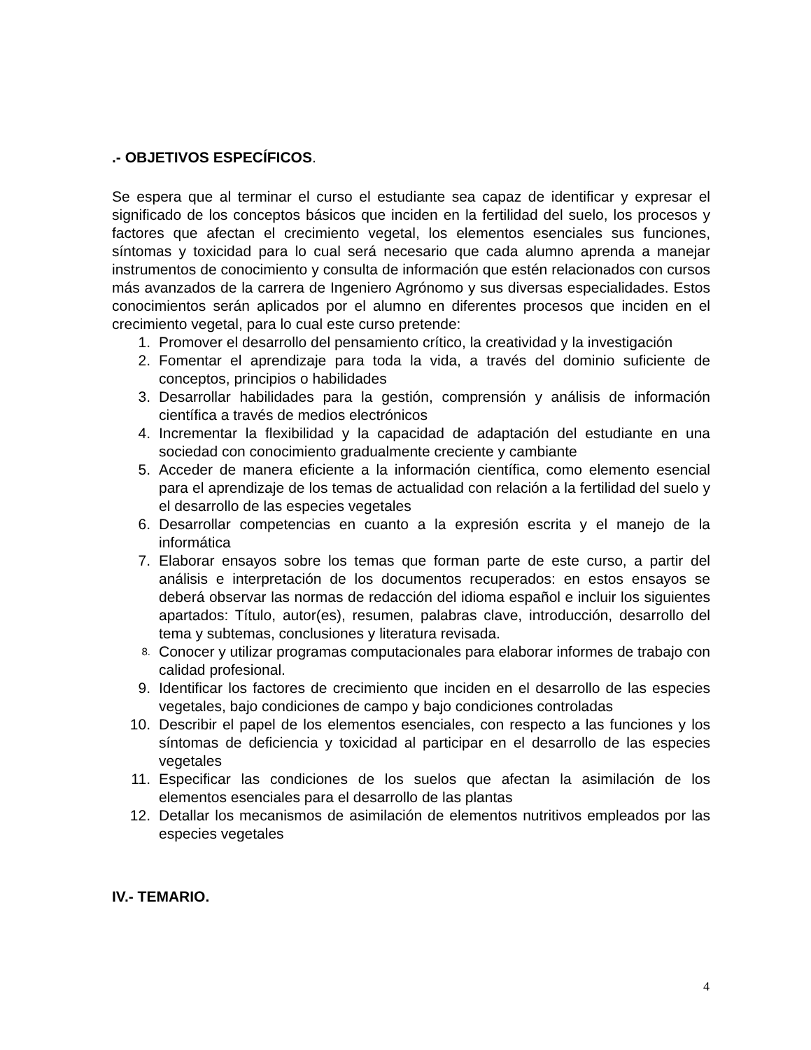.- OBJETIVOS ESPECÍFICOS.
Se espera que al terminar el curso el estudiante sea capaz de identificar y expresar el significado de los conceptos básicos que inciden en la fertilidad del suelo, los procesos y factores que afectan el crecimiento vegetal, los elementos esenciales sus funciones, síntomas y toxicidad para lo cual será necesario que cada alumno aprenda a manejar instrumentos de conocimiento y consulta de información que estén relacionados con cursos más avanzados de la carrera de Ingeniero Agrónomo y sus diversas especialidades. Estos conocimientos serán aplicados por el alumno en diferentes procesos que inciden en el crecimiento vegetal, para lo cual este curso pretende:
1. Promover el desarrollo del pensamiento crítico, la creatividad y la investigación
2. Fomentar el aprendizaje para toda la vida, a través del dominio suficiente de conceptos, principios o habilidades
3. Desarrollar habilidades para la gestión, comprensión y análisis de información científica a través de medios electrónicos
4. Incrementar la flexibilidad y la capacidad de adaptación del estudiante en una sociedad con conocimiento gradualmente creciente y cambiante
5. Acceder de manera eficiente a la información científica, como elemento esencial para el aprendizaje de los temas de actualidad con relación a la fertilidad del suelo y el desarrollo de las especies vegetales
6. Desarrollar competencias en cuanto a la expresión escrita y el manejo de la informática
7. Elaborar ensayos sobre los temas que forman parte de este curso, a partir del análisis e interpretación de los documentos recuperados: en estos ensayos se deberá observar las normas de redacción del idioma español e incluir los siguientes apartados: Título, autor(es), resumen, palabras clave, introducción, desarrollo del tema y subtemas, conclusiones y literatura revisada.
8. Conocer y utilizar programas computacionales para elaborar informes de trabajo con calidad profesional.
9. Identificar los factores de crecimiento que inciden en el desarrollo de las especies vegetales, bajo condiciones de campo y bajo condiciones controladas
10. Describir el papel de los elementos esenciales, con respecto a las funciones y los síntomas de deficiencia y toxicidad al participar en el desarrollo de las especies vegetales
11. Especificar las condiciones de los suelos que afectan la asimilación de los elementos esenciales para el desarrollo de las plantas
12. Detallar los mecanismos de asimilación de elementos nutritivos empleados por las especies vegetales
IV.- TEMARIO.
4